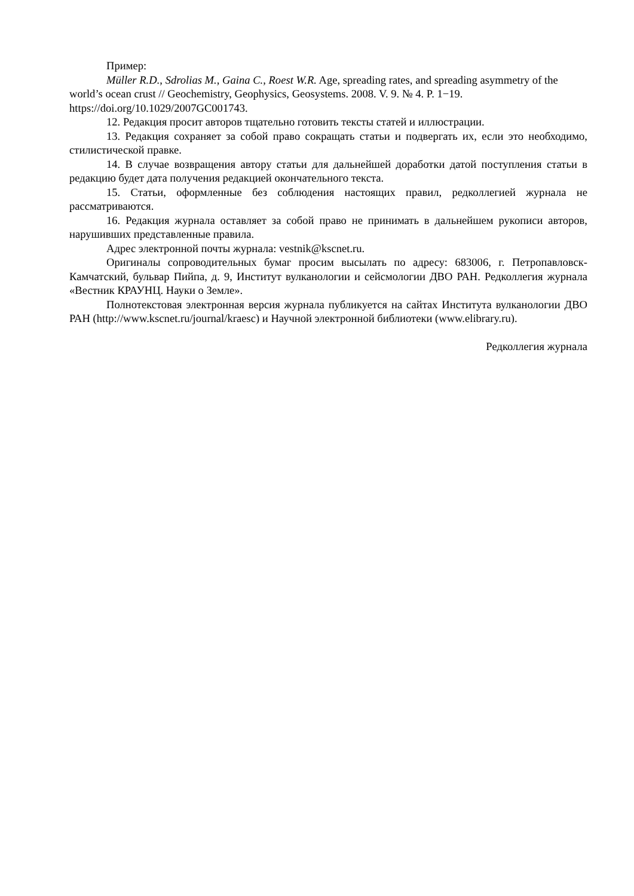Пример:
Müller R.D., Sdrolias M., Gaina C., Roest W.R. Age, spreading rates, and spreading asymmetry of the world’s ocean crust // Geochemistry, Geophysics, Geosystems. 2008. V. 9. № 4. P. 1−19. https://doi.org/10.1029/2007GC001743.
12. Редакция просит авторов тщательно готовить тексты статей и иллюстрации.
13. Редакция сохраняет за собой право сокращать статьи и подвергать их, если это необходимо, стилистической правке.
14. В случае возвращения автору статьи для дальнейшей доработки датой поступления статьи в редакцию будет дата получения редакцией окончательного текста.
15. Статьи, оформленные без соблюдения настоящих правил, редколлегией журнала не рассматриваются.
16. Редакция журнала оставляет за собой право не принимать в дальнейшем рукописи авторов, нарушивших представленные правила.
Адрес электронной почты журнала: vestnik@kscnet.ru.
Оригиналы сопроводительных бумаг просим высылать по адресу: 683006, г. Петропавловск-Камчатский, бульвар Пийпа, д. 9, Институт вулканологии и сейсмологии ДВО РАН. Редколлегия журнала «Вестник КРАУНЦ. Науки о Земле».
Полнотекстовая электронная версия журнала публикуется на сайтах Института вулканологии ДВО РАН (http://www.kscnet.ru/journal/kraesc) и Научной электронной библиотеки (www.elibrary.ru).
Редколлегия журнала